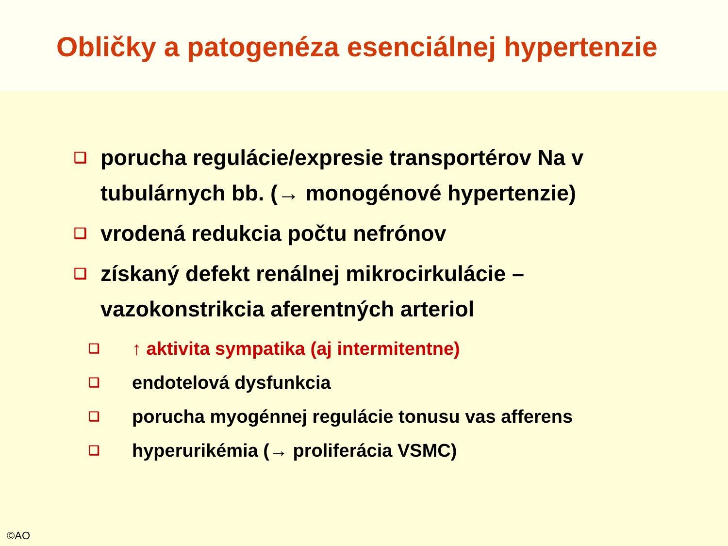Obličky a patogenéza esenciálnej hypertenzie
❑ porucha regulácie/expresie transportérov Na v tubulárnych bb. (→ monogénové hypertenzie)
❑ vrodená redukcia počtu nefrónov
❑ získaný defekt renálnej mikrocirkulácie – vazokonstrikcia aferentných arteriol
❑ ↑ aktivita sympatika (aj intermitentne)
❑ endotelová dysfunkcia
❑ porucha myogénnej regulácie tonusu vas afferens
❑ hyperurikémia (→ proliferácia VSMC)
©AO